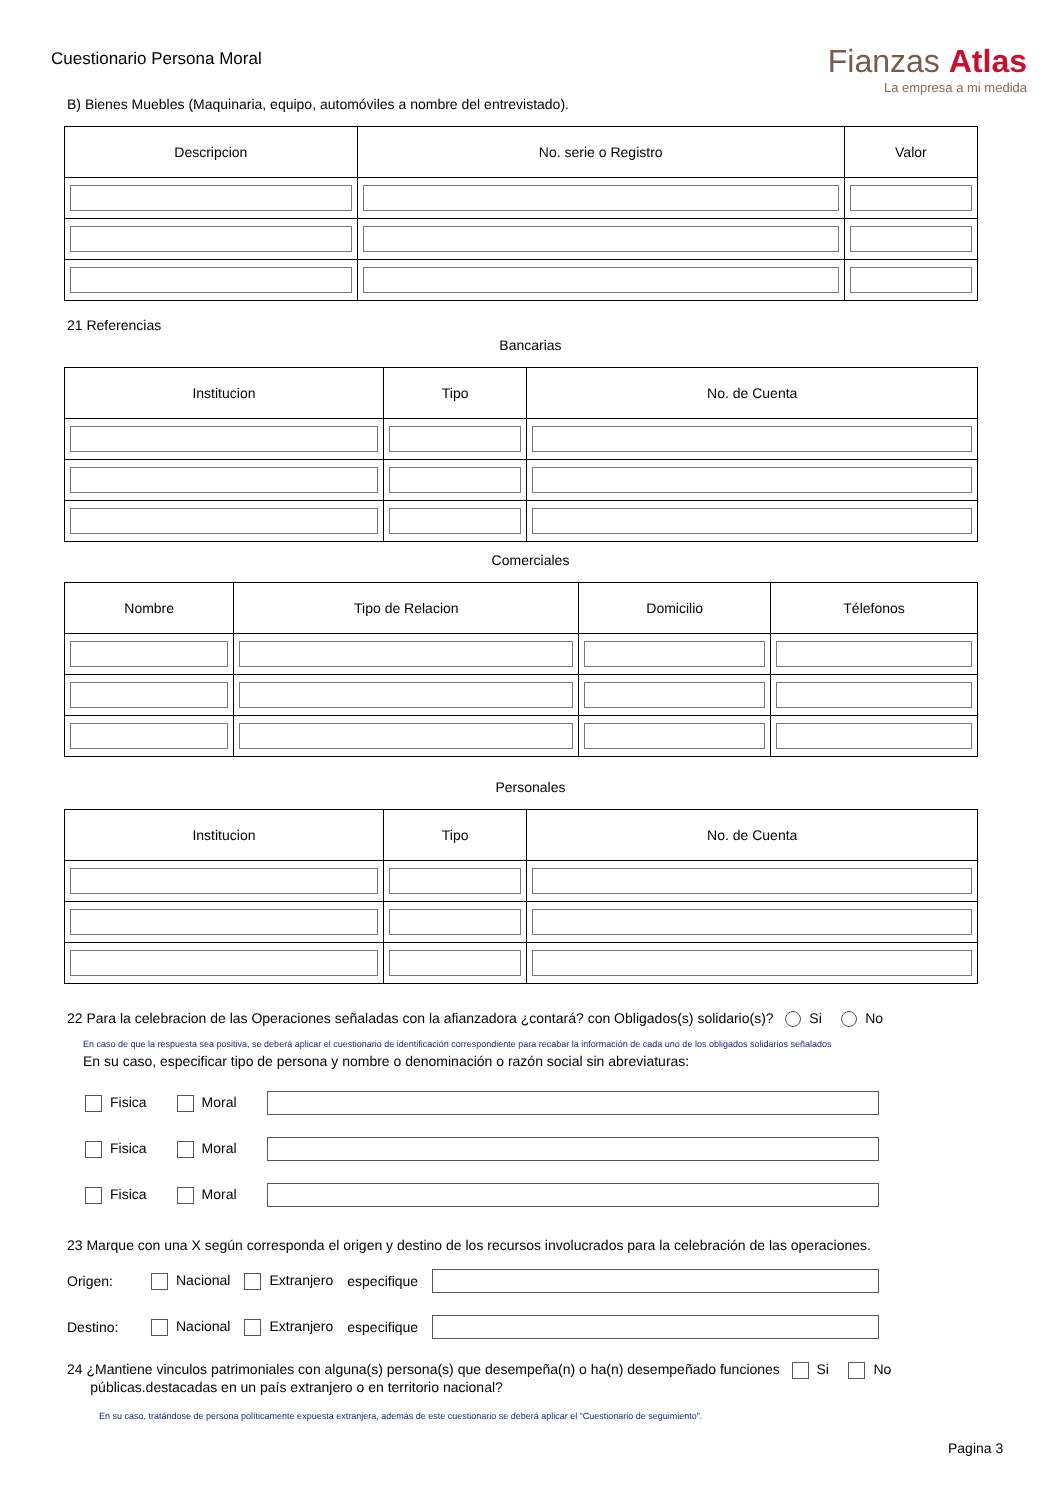Cuestionario Persona Moral
Fianzas Atlas
La empresa a mi medida
B) Bienes Muebles (Maquinaria, equipo, automóviles a nombre del entrevistado).
| Descripcion | No. serie o Registro | Valor |
| --- | --- | --- |
21 Referencias
Bancarias
| Institucion | Tipo | No. de Cuenta |
| --- | --- | --- |
Comerciales
| Nombre | Tipo de Relacion | Domicilio | Télefonos |
| --- | --- | --- | --- |
Personales
| Institucion | Tipo | No. de Cuenta |
| --- | --- | --- |
22 Para la celebracion de las Operaciones señaladas con la afianzadora ¿contará? con Obligados(s) solidario(s)? Si No
En caso de que la respuesta sea positiva, se deberá aplicar el cuestionario de identificación correspondiente para recabar la información de cada uno de los obligados solidarios señalados
En su caso, especificar tipo de persona y nombre o denominación o razón social sin abreviaturas:
Fisica Moral
Fisica Moral
Fisica Moral
23 Marque con una X según corresponda el origen y destino de los recursos involucrados para la celebración de las operaciones.
Origen: Nacional Extranjero especifique
Destino: Nacional Extranjero especifique
24 ¿Mantiene vinculos patrimoniales con alguna(s) persona(s) que desempeña(n) o ha(n) desempeñado funciones Si No
públicas.destacadas en un país extranjero o en territorio nacional?
En su caso, tratándose de persona políticamente expuesta extranjera, además de este cuestionario se deberá aplicar el “Cuestionario de seguimiento”.
Pagina 3